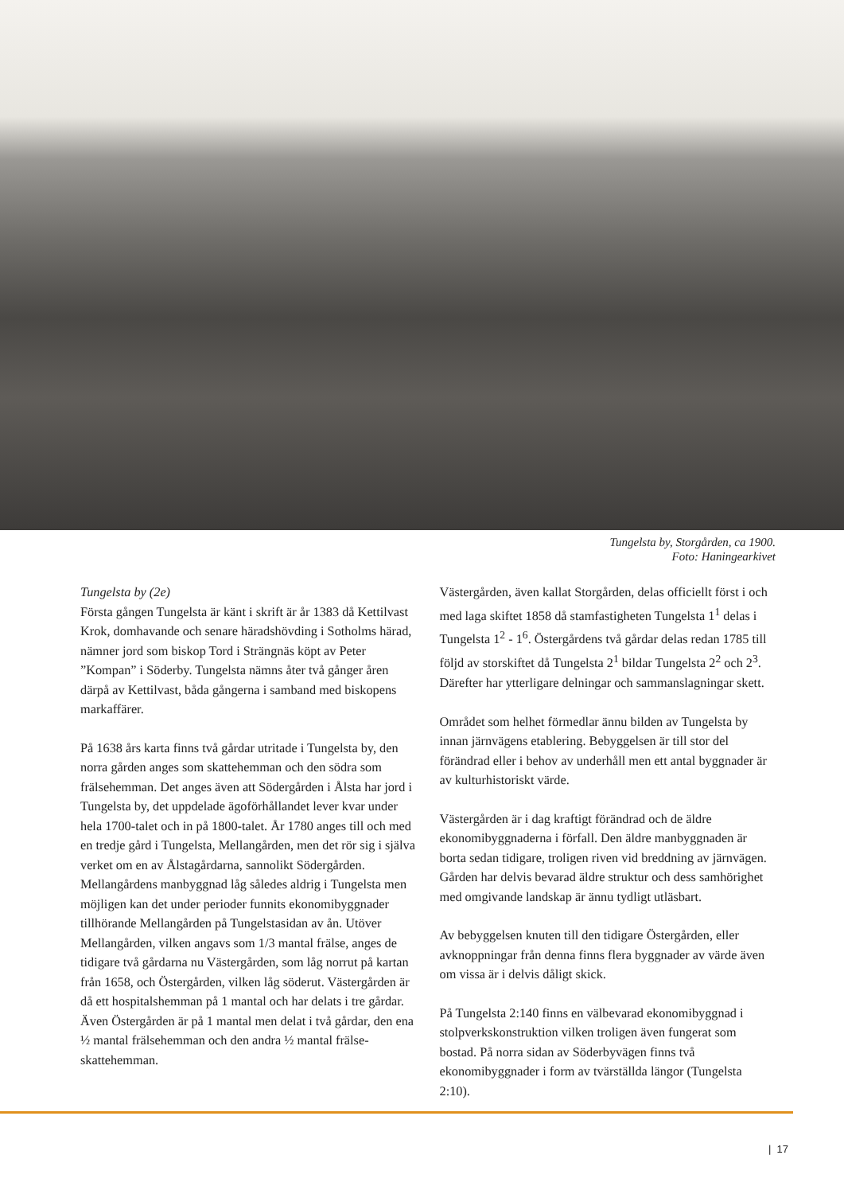Tungelsta by, Storgården, ca 1900.
Foto: Haningearkivet
Tungelsta by (2e)
Första gången Tungelsta är känt i skrift är år 1383 då Kettilvast Krok, domhavande och senare häradshövding i Sotholms härad, nämner jord som biskop Tord i Strängnäs köpt av Peter ”Kompan” i Söderby. Tungelsta nämns åter två gånger åren därpå av Kettilvast, båda gångerna i samband med biskopens markaffärer.
På 1638 års karta finns två gårdar utritade i Tungelsta by, den norra gården anges som skattehemman och den södra som frälsehemman. Det anges även att Södergården i Ålsta har jord i Tungelsta by, det uppdelade ägoförhållandet lever kvar under hela 1700-talet och in på 1800-talet. År 1780 anges till och med en tredje gård i Tungelsta, Mellangården, men det rör sig i själva verket om en av Ålstagårdarna, sannolikt Södergården. Mellangårdens manbyggnad låg således aldrig i Tungelsta men möjligen kan det under perioder funnits ekonomibyggnader tillhörande Mellangården på Tungelstasidan av ån. Utöver Mellangården, vilken angavs som 1/3 mantal frälse, anges de tidigare två gårdarna nu Västergården, som låg norrut på kartan från 1658, och Östergården, vilken låg söderut. Västergården är då ett hospitalshemman på 1 mantal och har delats i tre gårdar. Även Östergården är på 1 mantal men delat i två gårdar, den ena ½ mantal frälsehemman och den andra ½ mantal frälse-skattehemman.
Västergården, även kallat Storgården, delas officiellt först i och med laga skiftet 1858 då stamfastigheten Tungelsta 1<sup>1</sup> delas i Tungelsta 1<sup>2</sup> - 1<sup>6</sup>. Östergårdens två gårdar delas redan 1785 till följd av storskiftet då Tungelsta 2<sup>1</sup> bildar Tungelsta 2<sup>2</sup> och 2<sup>3</sup>. Därefter har ytterligare delningar och sammanslagningar skett.
Området som helhet förmedlar ännu bilden av Tungelsta by innan järnvägens etablering. Bebyggelsen är till stor del förändrad eller i behov av underhåll men ett antal byggnader är av kulturhistoriskt värde.
Västergården är i dag kraftigt förändrad och de äldre ekonomibyggnaderna i förfall. Den äldre manbyggnaden är borta sedan tidigare, troligen riven vid breddning av järnvägen. Gården har delvis bevarad äldre struktur och dess samhörighet med omgivande landskap är ännu tydligt utläsbart.
Av bebyggelsen knuten till den tidigare Östergården, eller avknoppningar från denna finns flera byggnader av värde även om vissa är i delvis dåligt skick.
På Tungelsta 2:140 finns en välbevarad ekonomibyggnad i stolpverkskonstruktion vilken troligen även fungerat som bostad. På norra sidan av Söderbyvägen finns två ekonomibyggnader i form av tvärställda längor (Tungelsta 2:10).
| 17